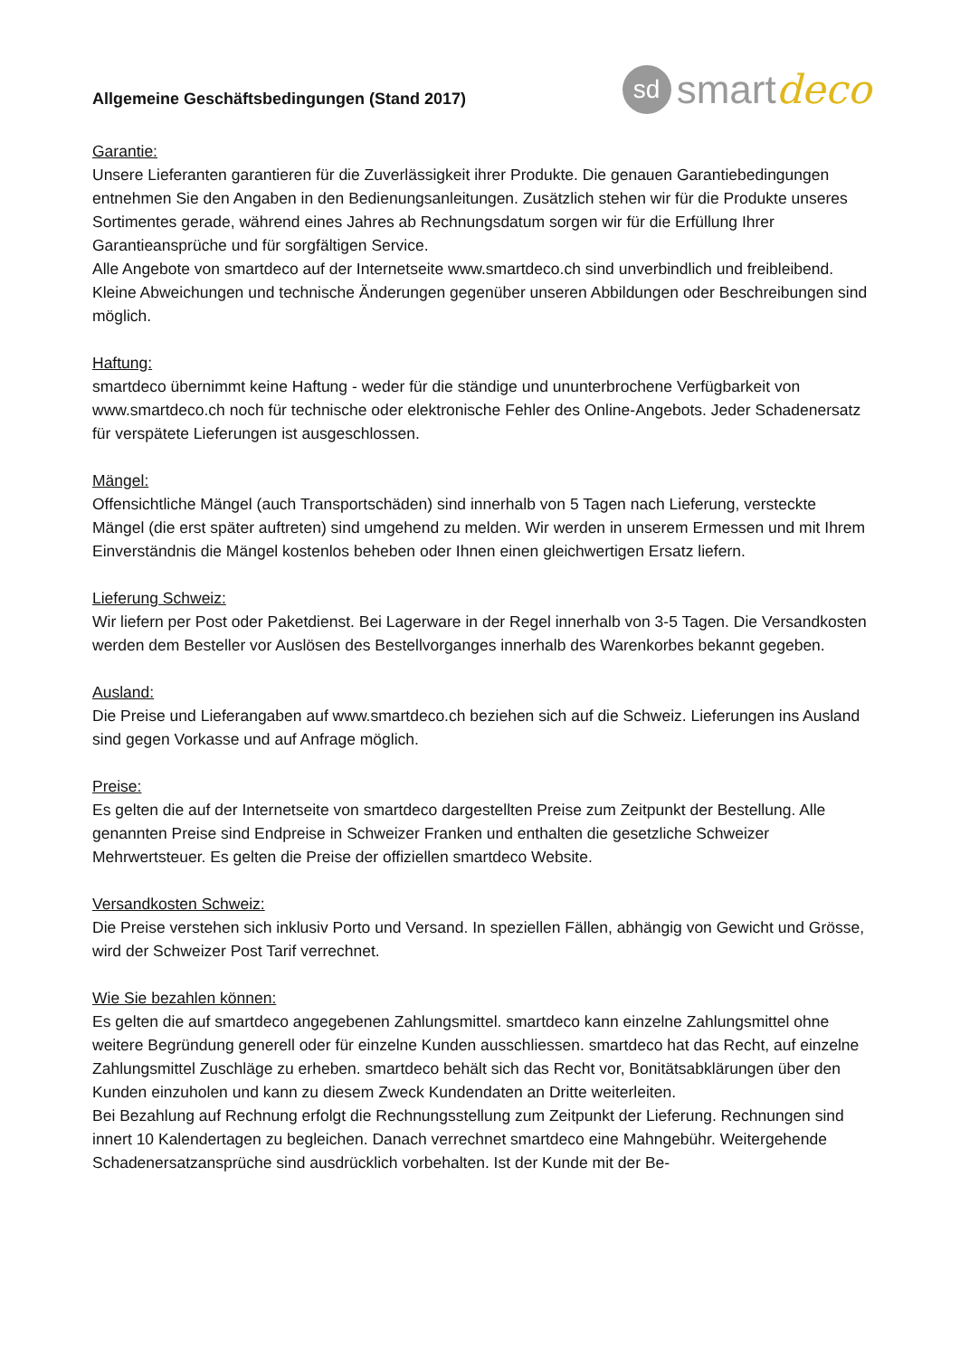Allgemeine Geschäftsbedingungen (Stand 2017)
sd smart deco
Garantie:
Unsere Lieferanten garantieren für die Zuverlässigkeit ihrer Produkte. Die genauen Garantiebedingungen entnehmen Sie den Angaben in den Bedienungsanleitungen. Zusätzlich stehen wir für die Produkte unseres Sortimentes gerade, während eines Jahres ab Rechnungsdatum sorgen wir für die Erfüllung Ihrer Garantieansprüche und für sorgfältigen Service.
Alle Angebote von smartdeco auf der Internetseite www.smartdeco.ch sind unverbindlich und freibleibend. Kleine Abweichungen und technische Änderungen gegenüber unseren Abbildungen oder Beschreibungen sind möglich.
Haftung:
smartdeco übernimmt keine Haftung - weder für die ständige und ununterbrochene Verfügbarkeit von www.smartdeco.ch noch für technische oder elektronische Fehler des Online-Angebots. Jeder Schadenersatz für verspätete Lieferungen ist ausgeschlossen.
Mängel:
Offensichtliche Mängel (auch Transportschäden) sind innerhalb von 5 Tagen nach Lieferung, versteckte Mängel (die erst später auftreten) sind umgehend zu melden. Wir werden in unserem Ermessen und mit Ihrem Einverständnis die Mängel kostenlos beheben oder Ihnen einen gleichwertigen Ersatz liefern.
Lieferung Schweiz:
Wir liefern per Post oder Paketdienst. Bei Lagerware in der Regel innerhalb von 3-5 Tagen. Die Versandkosten werden dem Besteller vor Auslösen des Bestellvorganges innerhalb des Warenkorbes bekannt gegeben.
Ausland:
Die Preise und Lieferangaben auf www.smartdeco.ch beziehen sich auf die Schweiz. Lieferungen ins Ausland sind gegen Vorkasse und auf Anfrage möglich.
Preise:
Es gelten die auf der Internetseite von smartdeco dargestellten Preise zum Zeitpunkt der Bestellung. Alle genannten Preise sind Endpreise in Schweizer Franken und enthalten die gesetzliche Schweizer Mehrwertsteuer. Es gelten die Preise der offiziellen smartdeco Website.
Versandkosten Schweiz:
Die Preise verstehen sich inklusiv Porto und Versand. In speziellen Fällen, abhängig von Gewicht und Grösse, wird der Schweizer Post Tarif verrechnet.
Wie Sie bezahlen können:
Es gelten die auf smartdeco angegebenen Zahlungsmittel. smartdeco kann einzelne Zahlungsmittel ohne weitere Begründung generell oder für einzelne Kunden ausschliessen. smartdeco hat das Recht, auf einzelne Zahlungsmittel Zuschläge zu erheben. smartdeco behält sich das Recht vor, Bonitätsabklärungen über den Kunden einzuholen und kann zu diesem Zweck Kundendaten an Dritte weiterleiten.
Bei Bezahlung auf Rechnung erfolgt die Rechnungsstellung zum Zeitpunkt der Lieferung. Rechnungen sind innert 10 Kalendertagen zu begleichen. Danach verrechnet smartdeco eine Mahngebühr. Weitergehende Schadenersatzansprüche sind ausdrücklich vorbehalten. Ist der Kunde mit der Be-